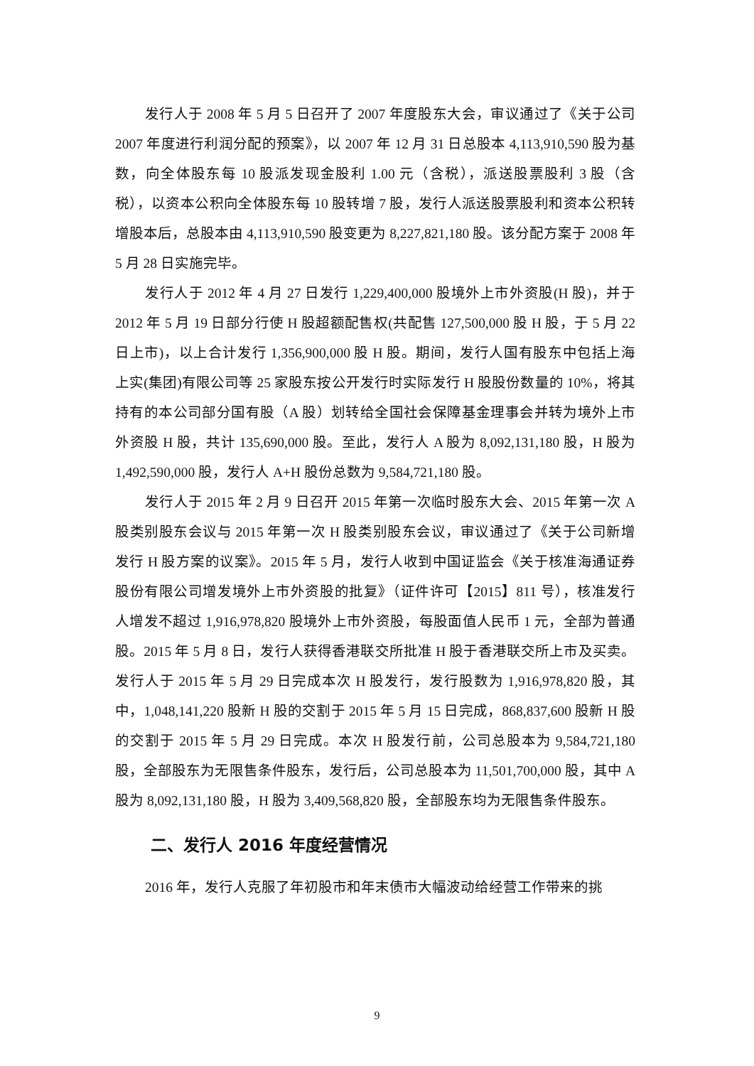发行人于 2008 年 5 月 5 日召开了 2007 年度股东大会，审议通过了《关于公司 2007 年度进行利润分配的预案》，以 2007 年 12 月 31 日总股本 4,113,910,590 股为基数，向全体股东每 10 股派发现金股利 1.00 元（含税），派送股票股利 3 股（含税），以资本公积向全体股东每 10 股转增 7 股，发行人派送股票股利和资本公积转增股本后，总股本由 4,113,910,590 股变更为 8,227,821,180 股。该分配方案于 2008 年 5 月 28 日实施完毕。
发行人于 2012 年 4 月 27 日发行 1,229,400,000 股境外上市外资股(H 股)，并于 2012 年 5 月 19 日部分行使 H 股超额配售权(共配售 127,500,000 股 H 股，于 5 月 22 日上市)，以上合计发行 1,356,900,000 股 H 股。期间，发行人国有股东中包括上海上实(集团)有限公司等 25 家股东按公开发行时实际发行 H 股股份数量的 10%，将其持有的本公司部分国有股（A 股）划转给全国社会保障基金理事会并转为境外上市外资股 H 股，共计 135,690,000 股。至此，发行人 A 股为 8,092,131,180 股，H 股为 1,492,590,000 股，发行人 A+H 股份总数为 9,584,721,180 股。
发行人于 2015 年 2 月 9 日召开 2015 年第一次临时股东大会、2015 年第一次 A 股类别股东会议与 2015 年第一次 H 股类别股东会议，审议通过了《关于公司新增发行 H 股方案的议案》。2015 年 5 月，发行人收到中国证监会《关于核准海通证券股份有限公司增发境外上市外资股的批复》（证件许可【2015】811 号），核准发行人增发不超过 1,916,978,820 股境外上市外资股，每股面值人民币 1 元，全部为普通股。2015 年 5 月 8 日，发行人获得香港联交所批准 H 股于香港联交所上市及买卖。发行人于 2015 年 5 月 29 日完成本次 H 股发行，发行股数为 1,916,978,820 股，其中，1,048,141,220 股新 H 股的交割于 2015 年 5 月 15 日完成，868,837,600 股新 H 股的交割于 2015 年 5 月 29 日完成。本次 H 股发行前，公司总股本为 9,584,721,180 股，全部股东为无限售条件股东，发行后，公司总股本为 11,501,700,000 股，其中 A 股为 8,092,131,180 股，H 股为 3,409,568,820 股，全部股东均为无限售条件股东。
二、发行人 2016 年度经营情况
2016 年，发行人克服了年初股市和年末债市大幅波动给经营工作带来的挑
9